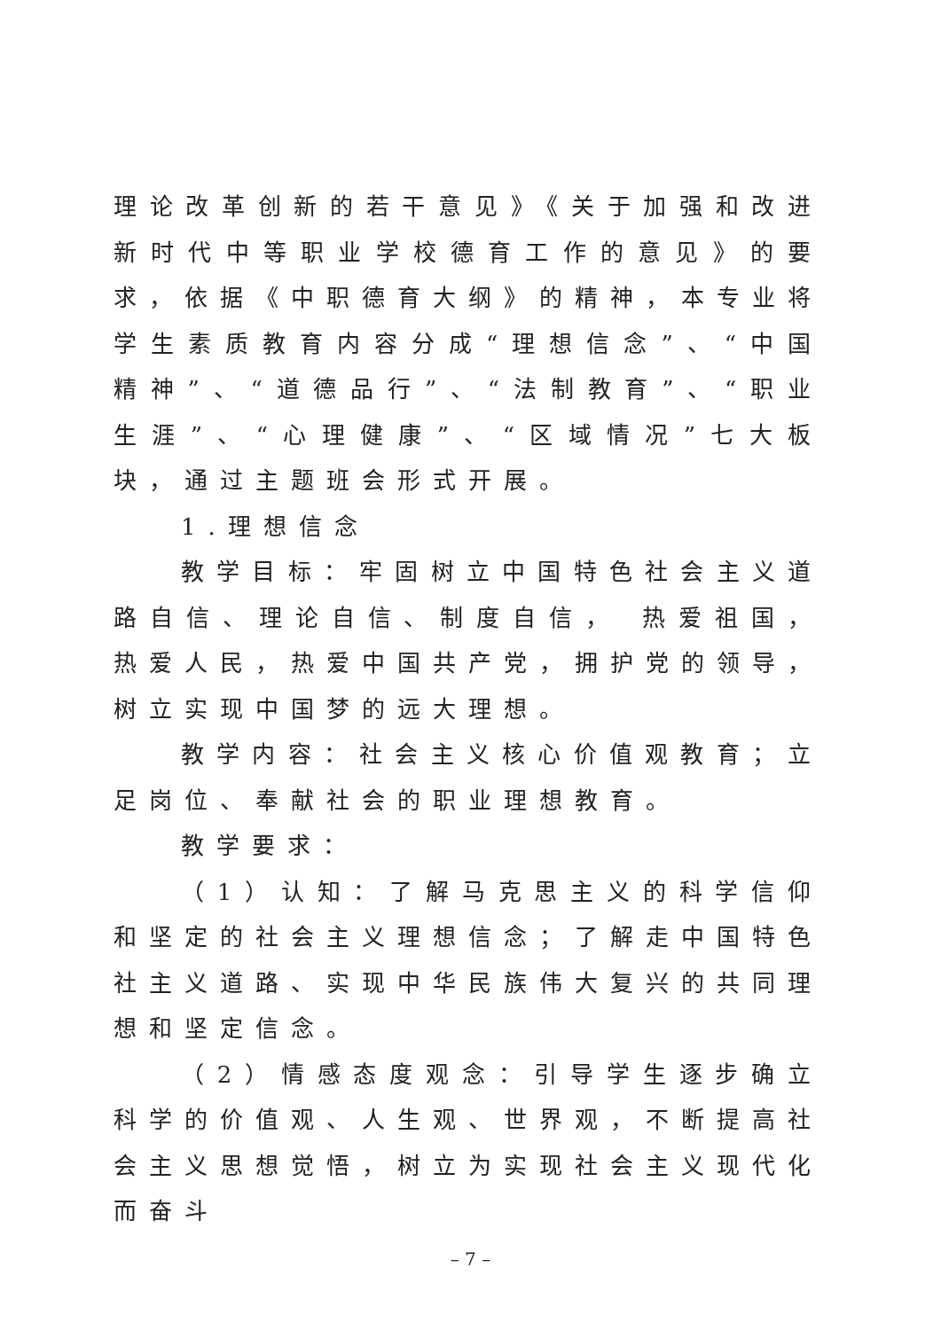理论改革创新的若干意见》《关于加强和改进新时代中等职业学校德育工作的意见》的要求，依据《中职德育大纲》的精神，本专业将学生素质教育内容分成“理想信念”、“中国精神”、“道德品行”、“法制教育”、“职业生涯”、“心理健康”、“区域情况”七大板块，通过主题班会形式开展。
1.理想信念
教学目标：牢固树立中国特色社会主义道路自信、理论自信、制度自信， 热爱祖国，热爱人民，热爱中国共产党，拥护党的领导，树立实现中国梦的远大理想。
教学内容：社会主义核心价值观教育；立足岗位、奉献社会的职业理想教育。
教学要求：
（1）认知：了解马克思主义的科学信仰和坚定的社会主义理想信念；了解走中国特色社主义道路、实现中华民族伟大复兴的共同理想和坚定信念。
（2）情感态度观念：引导学生逐步确立科学的价值观、人生观、世界观，不断提高社会主义思想觉悟，树立为实现社会主义现代化而奋斗
– 7 –